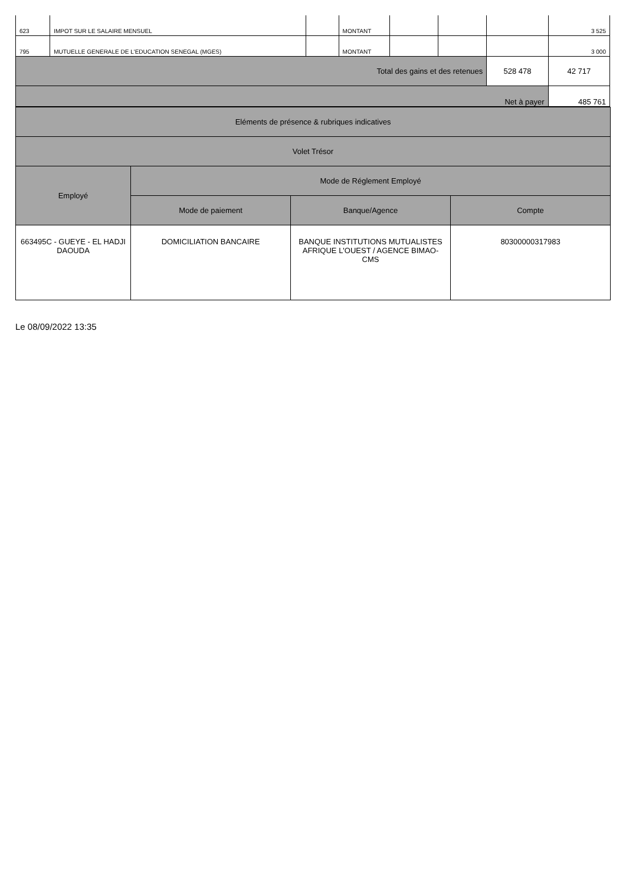| 623 | IMPOT SUR LE SALAIRE MENSUEL | | MONTANT | | | | 3 525 |
| 795 | MUTUELLE GENERALE DE L'EDUCATION SENEGAL (MGES) | | MONTANT | | | | 3 000 |
| Total des gains et des retenues | | | | | | 528 478 | 42 717 |
| Net à payer | | | | | | | 485 761 |
| Eléments de présence & rubriques indicatives | | | |
| --- | --- | --- | --- |
| Volet Trésor | | | |
| Employé | Mode de Réglement Employé | | |
| | Mode de paiement | Banque/Agence | Compte |
| 663495C - GUEYE - EL HADJI DAOUDA | DOMICILIATION BANCAIRE | BANQUE INSTITUTIONS MUTUALISTES AFRIQUE L'OUEST / AGENCE BIMAO-CMS | 80300000317983 |
Le 08/09/2022 13:35